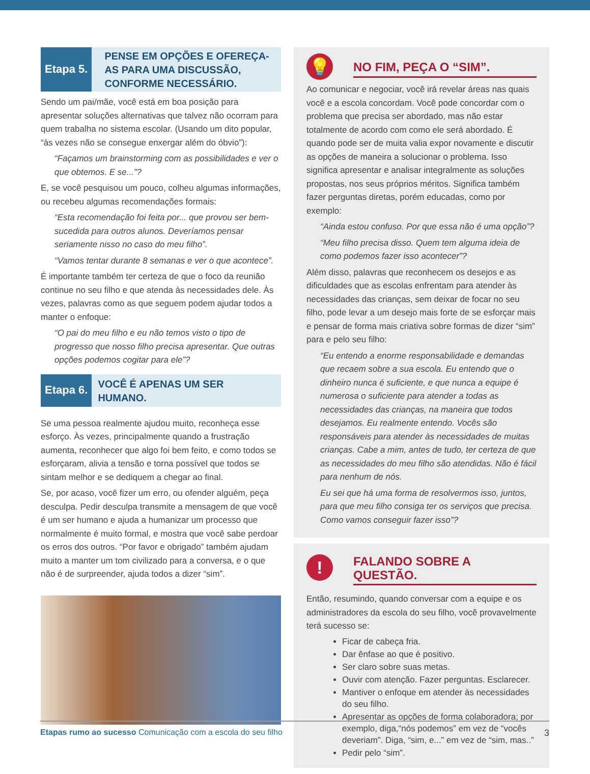Etapa 5.
PENSE EM OPÇÕES E OFEREÇA-AS PARA UMA DISCUSSÃO, CONFORME NECESSÁRIO.
Sendo um pai/mãe, você está em boa posição para apresentar soluções alternativas que talvez não ocorram para quem trabalha no sistema escolar. (Usando um dito popular, “às vezes não se consegue enxergar além do óbvio”):
“Façamos um brainstorming com as possibilidades e ver o que obtemos. E se...”?
E, se você pesquisou um pouco, colheu algumas informações, ou recebeu algumas recomendações formais:
“Esta recomendação foi feita por... que provou ser bem-sucedida para outros alunos. Deveríamos pensar seriamente nisso no caso do meu filho”.
“Vamos tentar durante 8 semanas e ver o que acontece”.
É importante também ter certeza de que o foco da reunião continue no seu filho e que atenda às necessidades dele. Às vezes, palavras como as que seguem podem ajudar todos a manter o enfoque:
“O pai do meu filho e eu não temos visto o tipo de progresso que nosso filho precisa apresentar. Que outras opções podemos cogitar para ele”?
Etapa 6.
VOCÊ É APENAS UM SER HUMANO.
Se uma pessoa realmente ajudou muito, reconheça esse esforço. Às vezes, principalmente quando a frustração aumenta, reconhecer que algo foi bem feito, e como todos se esforçaram, alivia a tensão e torna possível que todos se sintam melhor e se dediquem a chegar ao final.
Se, por acaso, você fizer um erro, ou ofender alguém, peça desculpa. Pedir desculpa transmite a mensagem de que você é um ser humano e ajuda a humanizar um processo que normalmente é muito formal, e mostra que você sabe perdoar os erros dos outros. “Por favor e obrigado” também ajudam muito a manter um tom civilizado para a conversa, e o que não é de surpreender, ajuda todos a dizer “sim”.
💡
NO FIM, PEÇA O “SIM”.
Ao comunicar e negociar, você irá revelar áreas nas quais você e a escola concordam. Você pode concordar com o problema que precisa ser abordado, mas não estar totalmente de acordo com como ele será abordado. É quando pode ser de muita valia expor novamente e discutir as opções de maneira a solucionar o problema. Isso significa apresentar e analisar integralmente as soluções propostas, nos seus próprios méritos. Significa também fazer perguntas diretas, porém educadas, como por exemplo:
“Ainda estou confuso. Por que essa não é uma opção”?
“Meu filho precisa disso. Quem tem alguma ideia de como podemos fazer isso acontecer”?
Além disso, palavras que reconhecem os desejos e as dificuldades que as escolas enfrentam para atender às necessidades das crianças, sem deixar de focar no seu filho, pode levar a um desejo mais forte de se esforçar mais e pensar de forma mais criativa sobre formas de dizer “sim” para e pelo seu filho:
“Eu entendo a enorme responsabilidade e demandas que recaem sobre a sua escola. Eu entendo que o dinheiro nunca é suficiente, e que nunca a equipe é numerosa o suficiente para atender a todas as necessidades das crianças, na maneira que todos desejamos. Eu realmente entendo. Vocês são responsáveis para atender às necessidades de muitas crianças. Cabe a mim, antes de tudo, ter certeza de que as necessidades do meu filho são atendidas. Não é fácil para nenhum de nós.
Eu sei que há uma forma de resolvermos isso, juntos, para que meu filho consiga ter os serviços que precisa. Como vamos conseguir fazer isso”?
!
FALANDO SOBRE A QUESTÃO.
Então, resumindo, quando conversar com a equipe e os administradores da escola do seu filho, você provavelmente terá sucesso se:
Ficar de cabeça fria.
Dar ênfase ao que é positivo.
Ser claro sobre suas metas.
Ouvir com atenção. Fazer perguntas. Esclarecer.
Mantiver o enfoque em atender às necessidades do seu filho.
Apresentar as opções de forma colaboradora; por exemplo, diga,“nós podemos” em vez de “vocês deveriam”. Diga, “sim, e...” em vez de “sim, mas..”
Pedir pelo “sim”.
Etapas rumo ao sucesso Comunicação com a escola do seu filho 3